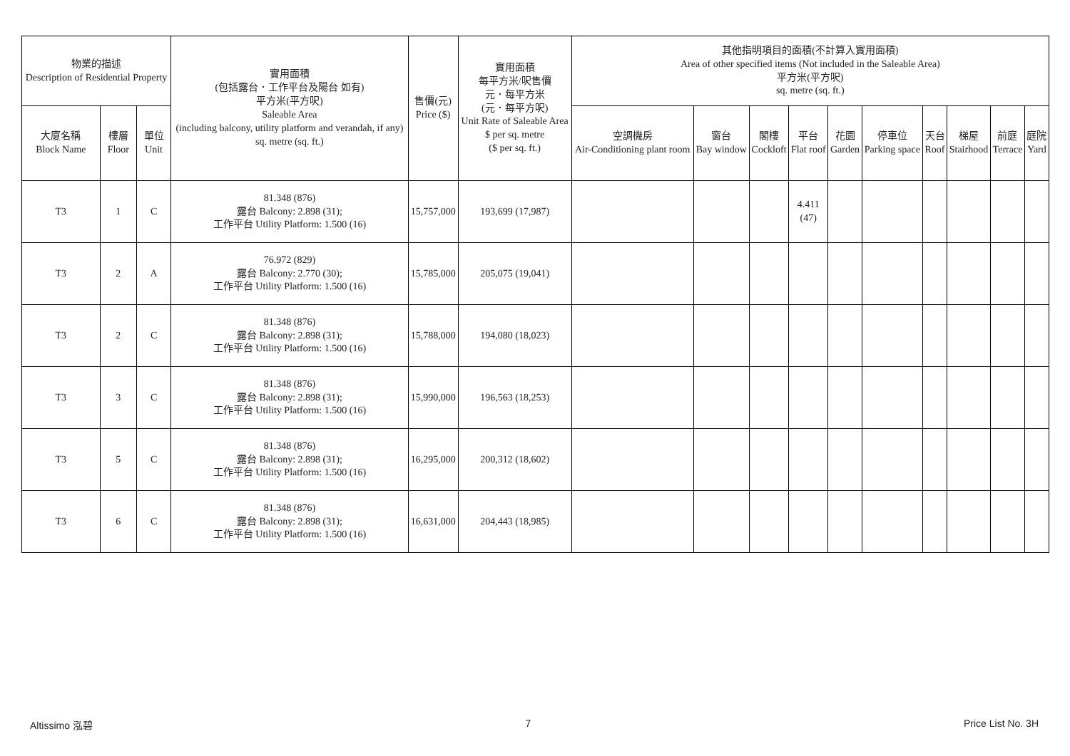| 物業的描述 Description of Residential Property | | | 實用面積 (包括露台．工作平台及陽台 如有) 平方米(平方呎) Saleable Area (including balcony, utility platform and verandah, if any) sq. metre (sq. ft.) | 售價(元) Price ($) | 實用面積 每平方米/呎售價 元．每平方米 (元．每平方呎) Unit Rate of Saleable Area $ per sq. metre ($ per sq. ft.) | 其他指明項目的面積(不計算入實用面積) Area of other specified items (Not included in the Saleable Area) 平方米(平方呎) sq. metre (sq. ft.) | | | | | | | | | |
| --- | --- | --- | --- | --- | --- | --- | --- | --- | --- | --- | --- | --- | --- | --- | --- |
| 大廈名稱 Block Name | 樓層 Floor | 單位 Unit | | | | 空調機房 Air-Conditioning plant room | 窗台 Bay window | 閣樓 Cockloft | 平台 Flat roof | 花園 Garden | 停車位 Parking space | 天台 Roof | 梯屋 Stairhood | 前庭 Terrace | 庭院 Yard |
| T3 | 1 | C | 81.348 (876) 露台 Balcony: 2.898 (31); 工作平台 Utility Platform: 1.500 (16) | 15,757,000 | 193,699 (17,987) | | | | 4.411 (47) | | | | | | |
| T3 | 2 | A | 76.972 (829) 露台 Balcony: 2.770 (30); 工作平台 Utility Platform: 1.500 (16) | 15,785,000 | 205,075 (19,041) | | | | | | | | | | |
| T3 | 2 | C | 81.348 (876) 露台 Balcony: 2.898 (31); 工作平台 Utility Platform: 1.500 (16) | 15,788,000 | 194,080 (18,023) | | | | | | | | | | |
| T3 | 3 | C | 81.348 (876) 露台 Balcony: 2.898 (31); 工作平台 Utility Platform: 1.500 (16) | 15,990,000 | 196,563 (18,253) | | | | | | | | | | |
| T3 | 5 | C | 81.348 (876) 露台 Balcony: 2.898 (31); 工作平台 Utility Platform: 1.500 (16) | 16,295,000 | 200,312 (18,602) | | | | | | | | | | |
| T3 | 6 | C | 81.348 (876) 露台 Balcony: 2.898 (31); 工作平台 Utility Platform: 1.500 (16) | 16,631,000 | 204,443 (18,985) | | | | | | | | | | |
Altissimo 泓碧 7 Price List No. 3H